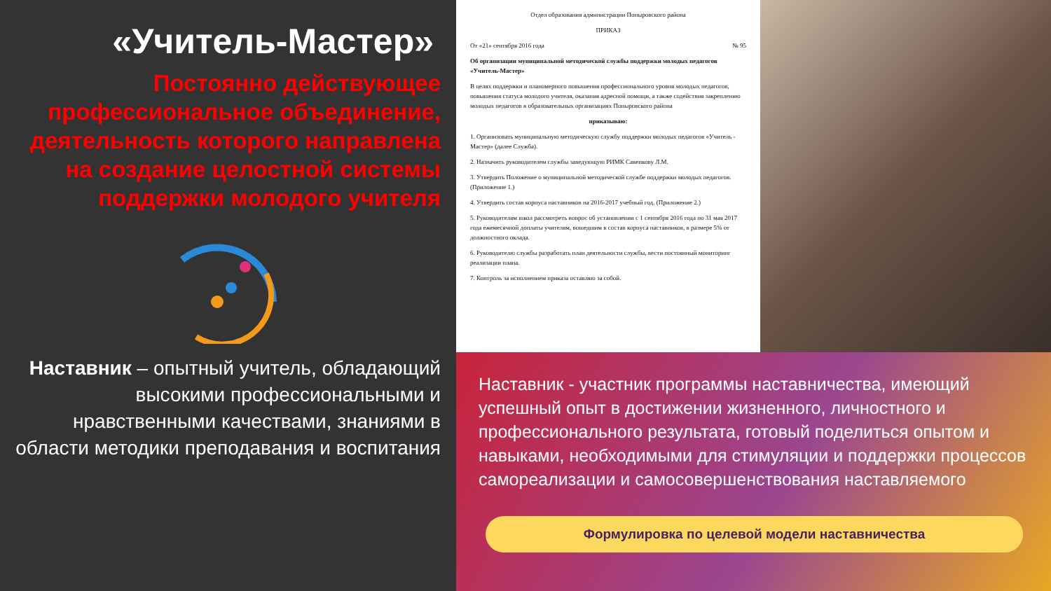«Учитель-Мастер»
Постоянно действующее профессиональное объединение, деятельность которого направлена на создание целостной системы поддержки молодого учителя
Наставник – опытный учитель, обладающий высокими профессиональными и нравственными качествами, знаниями в области методики преподавания и воспитания
Отдел образования администрации Поныровского района
ПРИКАЗ
От «21» сентября 2016 года № 95
Об организации муниципальной методической службы поддержки молодых педагогов «Учитель-Мастер»
В целях поддержки и планомерного повышения профессионального уровня молодых педагогов, повышения статуса молодого учителя, оказания адресной помощи, а также содействия закреплению молодых педагогов в образовательных организациях Поныровского района
приказываю:
1. Организовать муниципальную методическую службу поддержки молодых педагогов «Учитель - Мастер» (далее Служба).
2. Назначить руководителем службы заведующую РИМК Савенкову Л.М.
3. Утвердить Положение о муниципальной методической службе поддержки молодых педагогов. (Приложение 1.)
4. Утвердить состав корпуса наставников на 2016-2017 учебный год. (Приложение 2.)
5. Руководителям школ рассмотреть вопрос об установлении с 1 сентября 2016 года по 31 мая 2017 года ежемесячной доплаты учителям, вошедшим в состав корпуса наставников, в размере 5% от должностного оклада.
6. Руководителю службы разработать план деятельности службы, вести постоянный мониторинг реализации плана.
7. Контроль за исполнением приказа оставляю за собой.
Наставник - участник программы наставничества, имеющий успешный опыт в достижении жизненного, личностного и профессионального результата, готовый поделиться опытом и навыками, необходимыми для стимуляции и поддержки процессов самореализации и самосовершенствования наставляемого
Формулировка по целевой модели наставничества